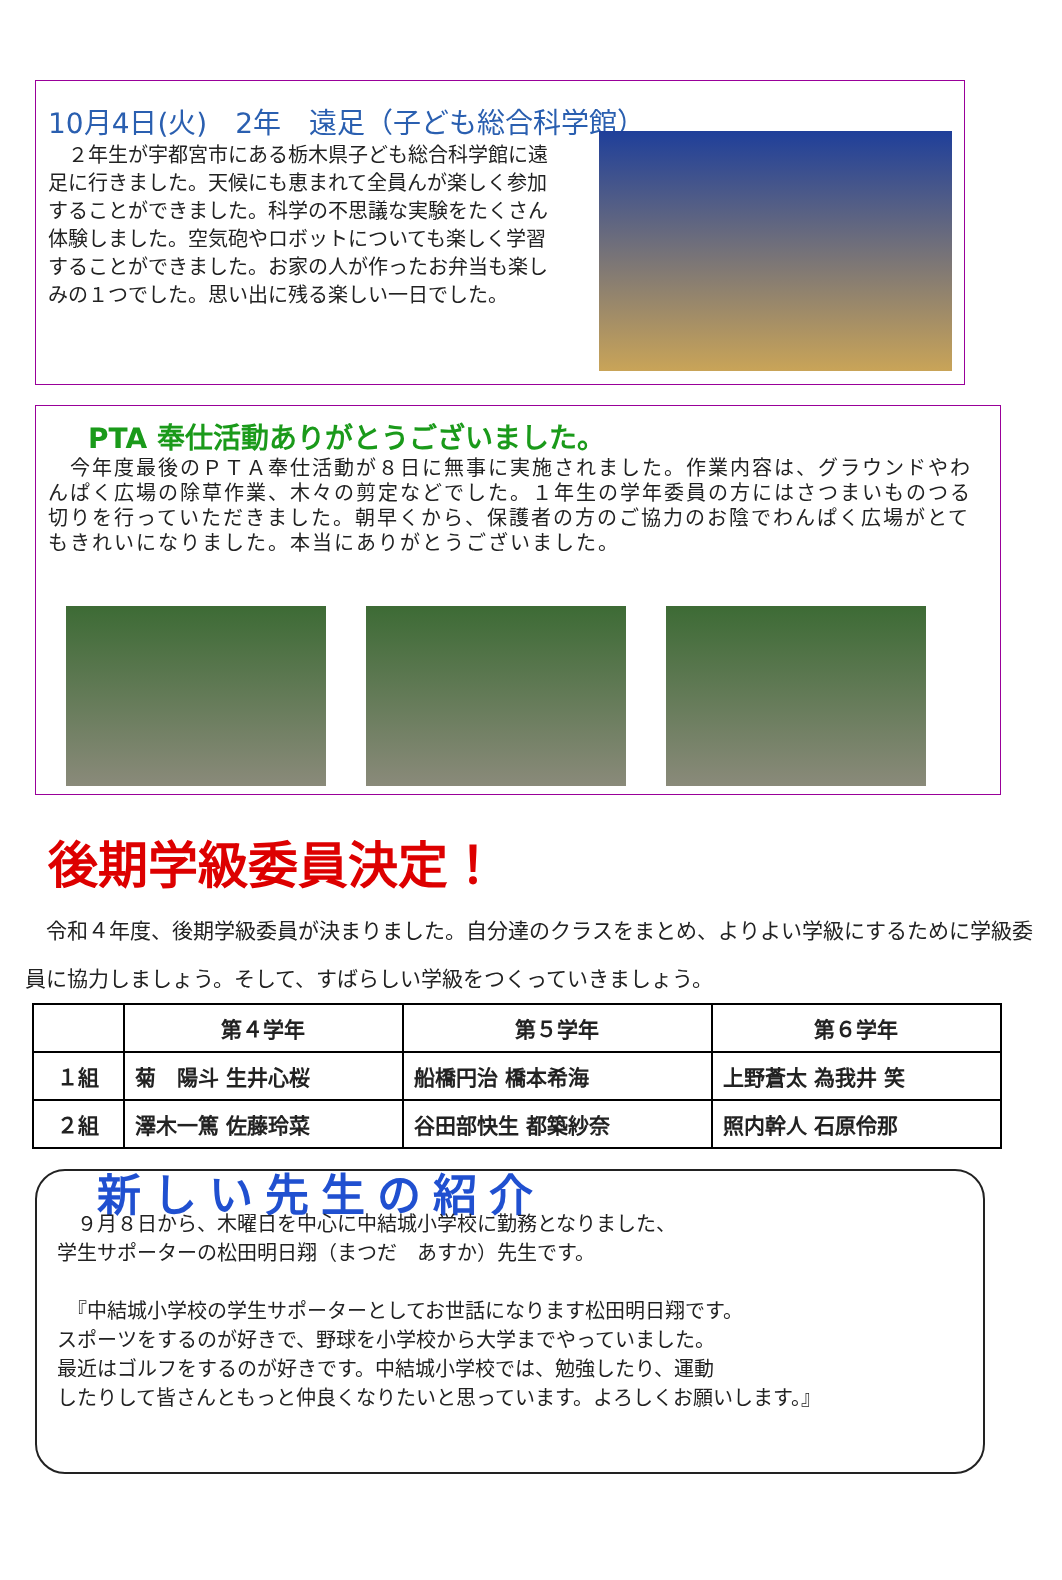10月4日(火)　2年　遠足（子ども総合科学館）
　２年生が宇都宮市にある栃木県子ども総合科学館に遠足に行きました。天候にも恵まれて全員んが楽しく参加することができました。科学の不思議な実験をたくさん体験しました。空気砲やロボットについても楽しく学習することができました。お家の人が作ったお弁当も楽しみの１つでした。思い出に残る楽しい一日でした。
PTA 奉仕活動ありがとうございました。
　今年度最後のＰＴＡ奉仕活動が８日に無事に実施されました。作業内容は、グラウンドやわんぱく広場の除草作業、木々の剪定などでした。１年生の学年委員の方にはさつまいものつる切りを行っていただきました。朝早くから、保護者の方のご協力のお陰でわんぱく広場がとてもきれいになりました。本当にありがとうございました。
後期学級委員決定！
　令和４年度、後期学級委員が決まりました。自分達のクラスをまとめ、よりよい学級にするために学級委員に協力しましょう。そして、すばらしい学級をつくっていきましょう。
| | 第４学年 | 第５学年 | 第６学年 |
| --- | --- | --- | --- |
| １組 | 菊 陽斗 生井心桜 | 船橋円治 橋本希海 | 上野蒼太 為我井 笑 |
| ２組 | 澤木一篤 佐藤玲菜 | 谷田部快生 都築紗奈 | 照内幹人 石原伶那 |
新しい先生の紹介
　９月８日から、木曜日を中心に中結城小学校に勤務となりました、
学生サポーターの松田明日翔（まつだ　あすか）先生です。
　『中結城小学校の学生サポーターとしてお世話になります松田明日翔です。
スポーツをするのが好きで、野球を小学校から大学までやっていました。
最近はゴルフをするのが好きです。中結城小学校では、勉強したり、運動
したりして皆さんともっと仲良くなりたいと思っています。よろしくお願いします。』